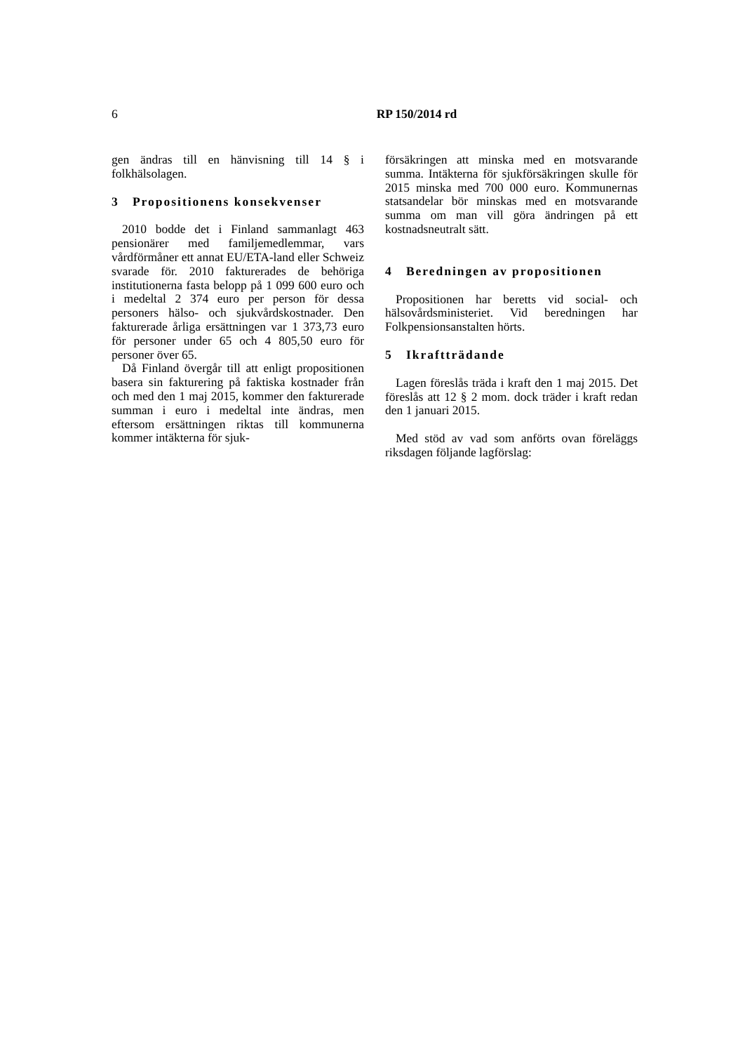6
RP 150/2014 rd
gen ändras till en hänvisning till 14 § i folkhälsolagen.
3 Propositionens konsekvenser
2010 bodde det i Finland sammanlagt 463 pensionärer med familjemedlemmar, vars vårdförmåner ett annat EU/ETA-land eller Schweiz svarade för. 2010 fakturerades de behöriga institutionerna fasta belopp på 1 099 600 euro och i medeltal 2 374 euro per person för dessa personers hälso- och sjukvårdskostnader. Den fakturerade årliga ersättningen var 1 373,73 euro för personer under 65 och 4 805,50 euro för personer över 65.
Då Finland övergår till att enligt propositionen basera sin fakturering på faktiska kostnader från och med den 1 maj 2015, kommer den fakturerade summan i euro i medeltal inte ändras, men eftersom ersättningen riktas till kommunerna kommer intäkterna för sjuk-
försäkringen att minska med en motsvarande summa. Intäkterna för sjukförsäkringen skulle för 2015 minska med 700 000 euro. Kommunernas statsandelar bör minskas med en motsvarande summa om man vill göra ändringen på ett kostnadsneutralt sätt.
4 Beredningen av propositionen
Propositionen har beretts vid social- och hälsovårdsministeriet. Vid beredningen har Folkpensionsanstalten hörts.
5 Ikraftträdande
Lagen föreslås träda i kraft den 1 maj 2015. Det föreslås att 12 § 2 mom. dock träder i kraft redan den 1 januari 2015.
Med stöd av vad som anförts ovan föreläggs riksdagen följande lagförslag: